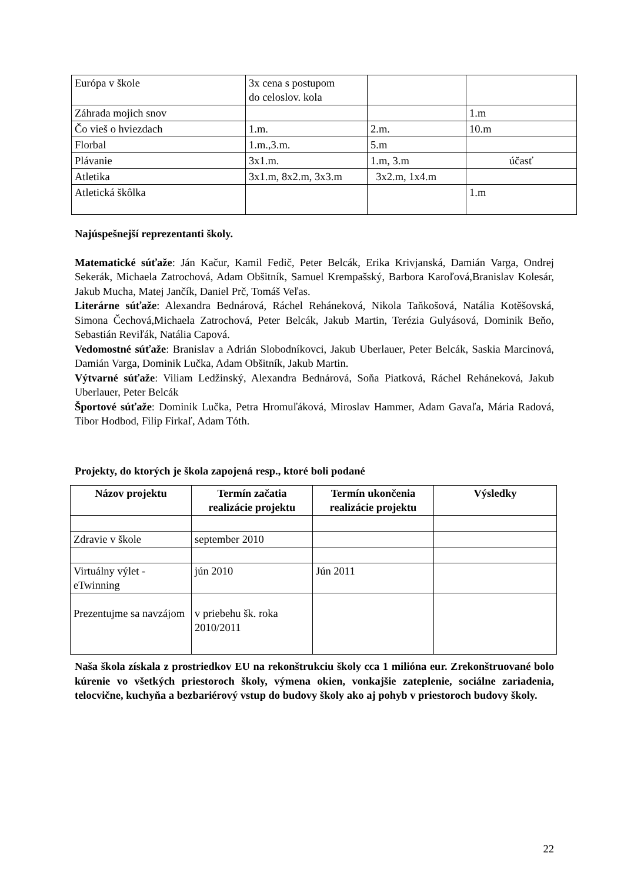| Európa v škole | 3x cena s postupom do celoslov. kola | | |
| Záhrada mojich snov | | | 1.m |
| Čo vieš o hviezdach | 1.m. | 2.m. | 10.m |
| Florbal | 1.m.,3.m. | 5.m | |
| Plávanie | 3x1.m. | 1.m, 3.m | účasť |
| Atletika | 3x1.m, 8x2.m, 3x3.m | 3x2.m, 1x4.m | |
| Atletická škôlka | | | 1.m |
Najúspešnejší reprezentanti školy.
Matematické súťaže: Ján Kačur, Kamil Fedič, Peter Belcák, Erika Krivjanská, Damián Varga, Ondrej Sekerák, Michaela Zatrochová, Adam Obšitník, Samuel Krempašský, Barbora Karoľová,Branislav Kolesár, Jakub Mucha, Matej Jančík, Daniel Prč, Tomáš Veľas.
Literárne súťaže: Alexandra Bednárová, Ráchel Reháneková, Nikola Taňkošová, Natália Kotěšovská, Simona Čechová,Michaela Zatrochová, Peter Belcák, Jakub Martin, Terézia Gulyásová, Dominik Beňo, Sebastián Reviľák, Natália Capová.
Vedomostné súťaže: Branislav a Adrián Slobodníkovci, Jakub Uberlauer, Peter Belcák, Saskia Marcinová, Damián Varga, Dominik Lučka, Adam Obšitník, Jakub Martin.
Výtvarné súťaže: Viliam Ledžinský, Alexandra Bednárová, Soňa Piatková, Ráchel Reháneková, Jakub Uberlauer, Peter Belcák
Športové súťaže: Dominik Lučka, Petra Hromuľáková, Miroslav Hammer, Adam Gavaľa, Mária Radová, Tibor Hodbod, Filip Firkaľ, Adam Tóth.
Projekty, do ktorých je škola zapojená resp., ktoré boli podané
| Názov projektu | Termín začatia realizácie projektu | Termín ukončenia realizácie projektu | Výsledky |
| --- | --- | --- | --- |
| Zdravie v škole | september 2010 | | |
| Virtuálny výlet - eTwinning | jún 2010 | Jún 2011 | |
| Prezentujme sa navzájom | v priebehu šk. roka 2010/2011 | | |
Naša škola získala z prostriedkov EU na rekonštrukciu školy cca 1 milióna eur. Zrekonštruované bolo kúrenie vo všetkých priestoroch školy, výmena okien, vonkajšie zateplenie, sociálne zariadenia, telocvične, kuchyňa a bezbariérový vstup do budovy školy ako aj pohyb v priestoroch budovy školy.
22